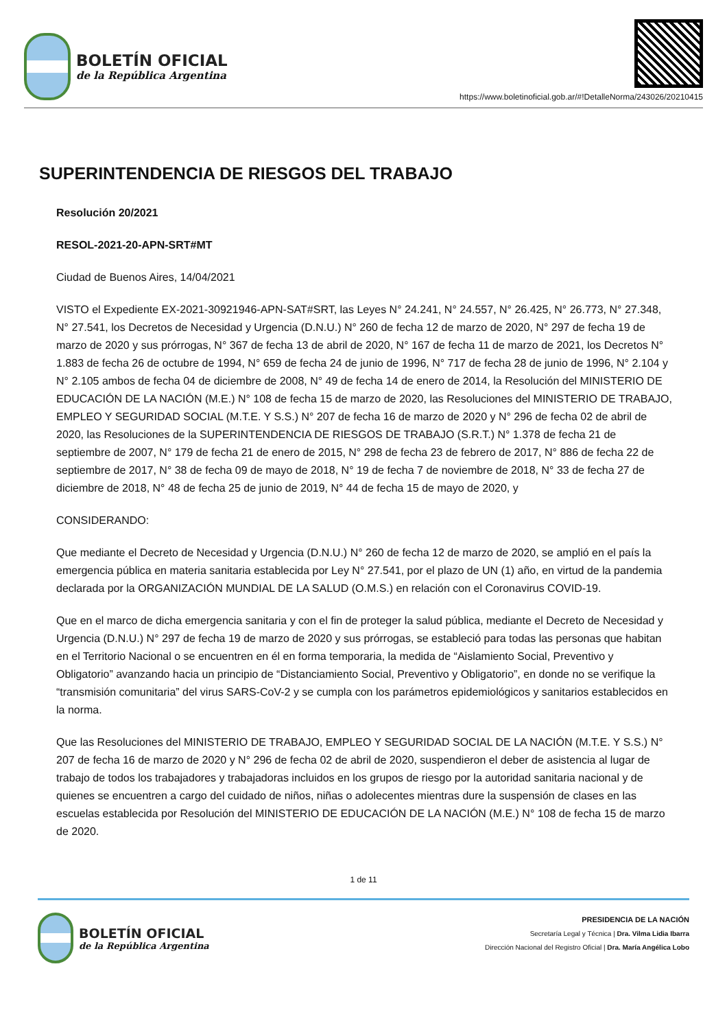BOLETÍN OFICIAL
de la República Argentina
https://www.boletinoficial.gob.ar/#!DetalleNorma/243026/20210415
SUPERINTENDENCIA DE RIESGOS DEL TRABAJO
Resolución 20/2021
RESOL-2021-20-APN-SRT#MT
Ciudad de Buenos Aires, 14/04/2021
VISTO el Expediente EX-2021-30921946-APN-SAT#SRT, las Leyes N° 24.241, N° 24.557, N° 26.425, N° 26.773, N° 27.348, N° 27.541, los Decretos de Necesidad y Urgencia (D.N.U.) N° 260 de fecha 12 de marzo de 2020, N° 297 de fecha 19 de marzo de 2020 y sus prórrogas, N° 367 de fecha 13 de abril de 2020, N° 167 de fecha 11 de marzo de 2021, los Decretos N° 1.883 de fecha 26 de octubre de 1994, N° 659 de fecha 24 de junio de 1996, N° 717 de fecha 28 de junio de 1996, N° 2.104 y N° 2.105 ambos de fecha 04 de diciembre de 2008, N° 49 de fecha 14 de enero de 2014, la Resolución del MINISTERIO DE EDUCACIÓN DE LA NACIÓN (M.E.) N° 108 de fecha 15 de marzo de 2020, las Resoluciones del MINISTERIO DE TRABAJO, EMPLEO Y SEGURIDAD SOCIAL (M.T.E. Y S.S.) N° 207 de fecha 16 de marzo de 2020 y N° 296 de fecha 02 de abril de 2020, las Resoluciones de la SUPERINTENDENCIA DE RIESGOS DE TRABAJO (S.R.T.) N° 1.378 de fecha 21 de septiembre de 2007, N° 179 de fecha 21 de enero de 2015, N° 298 de fecha 23 de febrero de 2017, N° 886 de fecha 22 de septiembre de 2017, N° 38 de fecha 09 de mayo de 2018, N° 19 de fecha 7 de noviembre de 2018, N° 33 de fecha 27 de diciembre de 2018, N° 48 de fecha 25 de junio de 2019, N° 44 de fecha 15 de mayo de 2020, y
CONSIDERANDO:
Que mediante el Decreto de Necesidad y Urgencia (D.N.U.) N° 260 de fecha 12 de marzo de 2020, se amplió en el país la emergencia pública en materia sanitaria establecida por Ley N° 27.541, por el plazo de UN (1) año, en virtud de la pandemia declarada por la ORGANIZACIÓN MUNDIAL DE LA SALUD (O.M.S.) en relación con el Coronavirus COVID-19.
Que en el marco de dicha emergencia sanitaria y con el fin de proteger la salud pública, mediante el Decreto de Necesidad y Urgencia (D.N.U.) N° 297 de fecha 19 de marzo de 2020 y sus prórrogas, se estableció para todas las personas que habitan en el Territorio Nacional o se encuentren en él en forma temporaria, la medida de “Aislamiento Social, Preventivo y Obligatorio” avanzando hacia un principio de “Distanciamiento Social, Preventivo y Obligatorio”, en donde no se verifique la “transmisión comunitaria” del virus SARS-CoV-2 y se cumpla con los parámetros epidemiológicos y sanitarios establecidos en la norma.
Que las Resoluciones del MINISTERIO DE TRABAJO, EMPLEO Y SEGURIDAD SOCIAL DE LA NACIÓN (M.T.E. Y S.S.) N° 207 de fecha 16 de marzo de 2020 y N° 296 de fecha 02 de abril de 2020, suspendieron el deber de asistencia al lugar de trabajo de todos los trabajadores y trabajadoras incluidos en los grupos de riesgo por la autoridad sanitaria nacional y de quienes se encuentren a cargo del cuidado de niños, niñas o adolecentes mientras dure la suspensión de clases en las escuelas establecida por Resolución del MINISTERIO DE EDUCACIÓN DE LA NACIÓN (M.E.) N° 108 de fecha 15 de marzo de 2020.
1 de 11
BOLETÍN OFICIAL
de la República Argentina
PRESIDENCIA DE LA NACIÓN
Secretaría Legal y Técnica | Dra. Vilma Lidia Ibarra
Dirección Nacional del Registro Oficial | Dra. María Angélica Lobo